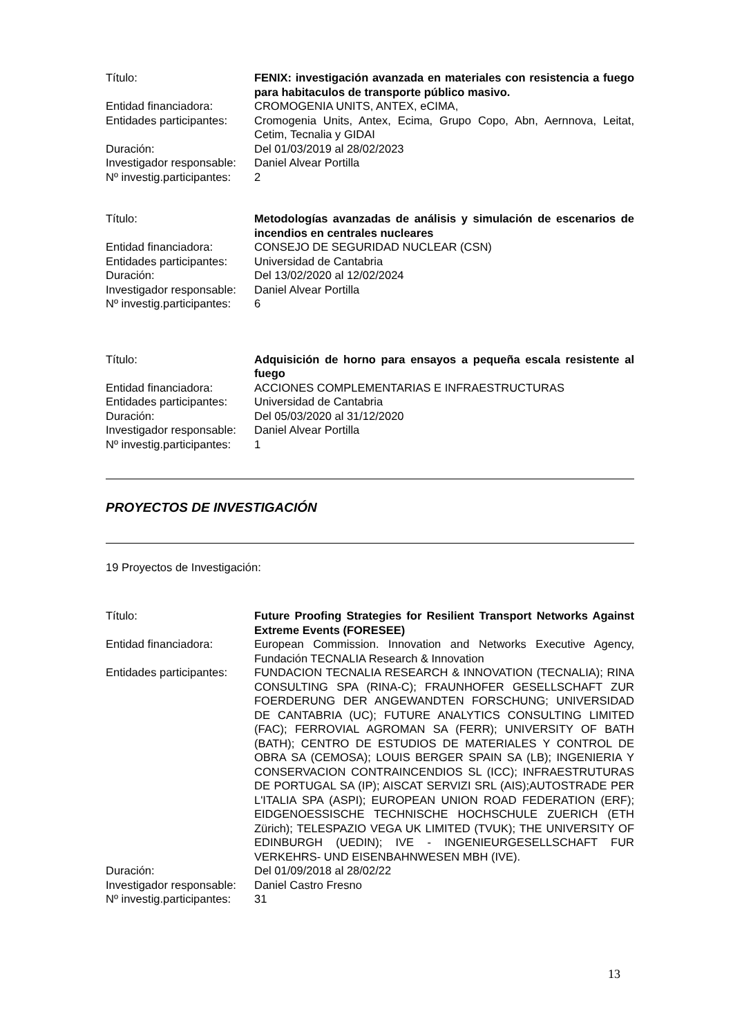| Título: | FENIX: investigación avanzada en materiales con resistencia a fuego para habitaculos de transporte público masivo. |
| Entidad financiadora: | CROMOGENIA UNITS, ANTEX, eCIMA, |
| Entidades participantes: | Cromogenia Units, Antex, Ecima, Grupo Copo, Abn, Aernnova, Leitat, Cetim, Tecnalia y GIDAI |
| Duración: | Del 01/03/2019 al 28/02/2023 |
| Investigador responsable: | Daniel Alvear Portilla |
| Nº investig.participantes: | 2 |
| Título: | Metodologías avanzadas de análisis y simulación de escenarios de incendios en centrales nucleares |
| Entidad financiadora: | CONSEJO DE SEGURIDAD NUCLEAR (CSN) |
| Entidades participantes: | Universidad de Cantabria |
| Duración: | Del 13/02/2020 al 12/02/2024 |
| Investigador responsable: | Daniel Alvear Portilla |
| Nº investig.participantes: | 6 |
| Título: | Adquisición de horno para ensayos a pequeña escala resistente al fuego |
| Entidad financiadora: | ACCIONES COMPLEMENTARIAS E INFRAESTRUCTURAS |
| Entidades participantes: | Universidad de Cantabria |
| Duración: | Del 05/03/2020 al 31/12/2020 |
| Investigador responsable: | Daniel Alvear Portilla |
| Nº investig.participantes: | 1 |
PROYECTOS DE INVESTIGACIÓN
19 Proyectos de Investigación:
| Título: | Future Proofing Strategies for Resilient Transport Networks Against Extreme Events (FORESEE) |
| Entidad financiadora: | European Commission. Innovation and Networks Executive Agency, Fundación TECNALIA Research & Innovation |
| Entidades participantes: | FUNDACION TECNALIA RESEARCH & INNOVATION (TECNALIA); RINA CONSULTING SPA (RINA-C); FRAUNHOFER GESELLSCHAFT ZUR FOERDERUNG DER ANGEWANDTEN FORSCHUNG; UNIVERSIDAD DE CANTABRIA (UC); FUTURE ANALYTICS CONSULTING LIMITED (FAC); FERROVIAL AGROMAN SA (FERR); UNIVERSITY OF BATH (BATH); CENTRO DE ESTUDIOS DE MATERIALES Y CONTROL DE OBRA SA (CEMOSA); LOUIS BERGER SPAIN SA (LB); INGENIERIA Y CONSERVACION CONTRAINCENDIOS SL (ICC); INFRAESTRUTURAS DE PORTUGAL SA (IP); AISCAT SERVIZI SRL (AIS);AUTOSTRADE PER L'ITALIA SPA (ASPI); EUROPEAN UNION ROAD FEDERATION (ERF); EIDGENOESSISCHE TECHNISCHE HOCHSCHULE ZUERICH (ETH Zürich); TELESPAZIO VEGA UK LIMITED (TVUK); THE UNIVERSITY OF EDINBURGH (UEDIN); IVE - INGENIEURGESELLSCHAFT FUR VERKEHRS- UND EISENBAHNWESEN MBH (IVE). |
| Duración: | Del 01/09/2018 al 28/02/22 |
| Investigador responsable: | Daniel Castro Fresno |
| Nº investig.participantes: | 31 |
13